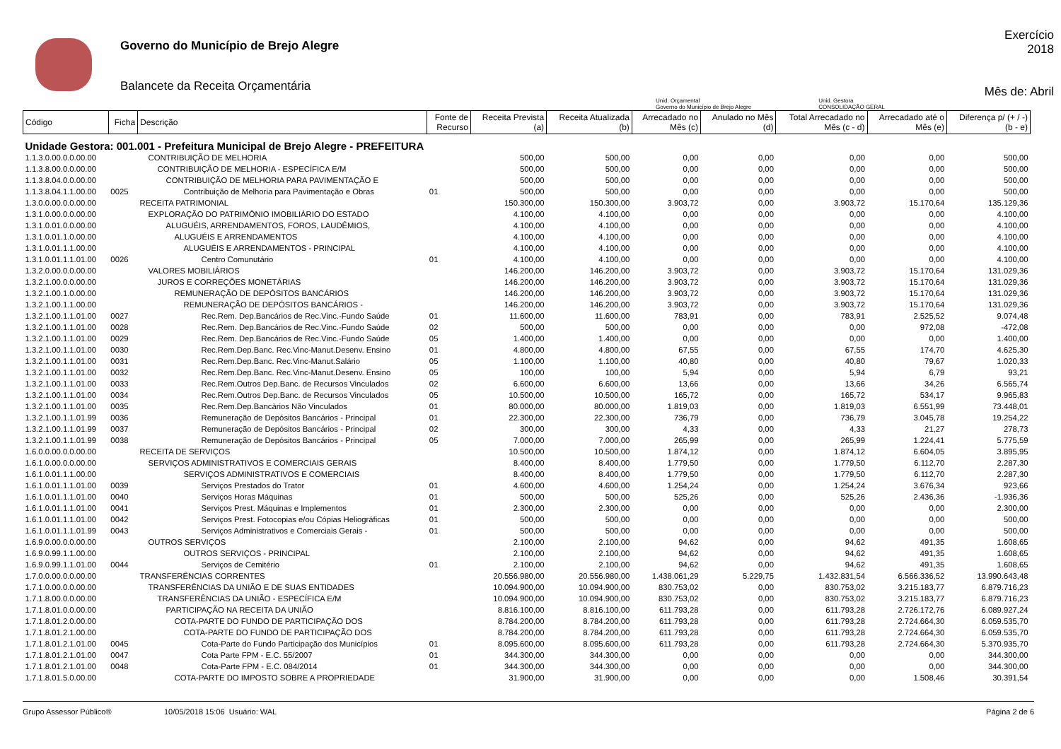Governo do Município de Brejo Alegre
Balancete da Receita Orçamentária
Exercício
2018
Mês de: Abril
Unid. Orçamental
Governo do Município de Brejo Alegre
Unid. Gestora
CONSOLIDAÇÃO GERAL
| Código | Ficha | Descrição | Fonte de Recurso | Receita Prevista (a) | Receita Atualizada (b) | Arrecadado no Mês (c) | Anulado no Mês (d) | Total Arrecadado no Mês (c - d) | Arrecadado até o Mês (e) | Diferença p/ (+ / -) (b - e) |
| --- | --- | --- | --- | --- | --- | --- | --- | --- | --- | --- |
| Unidade Gestora: 001.001 - Prefeitura Municipal de Brejo Alegre - PREFEITURA | | | | | | | | | | |
| 1.1.3.0.00.0.0.00.00 | | CONTRIBUIÇÃO DE MELHORIA | | 500,00 | 500,00 | 0,00 | 0,00 | 0,00 | 0,00 | 500,00 |
| 1.1.3.8.00.0.0.00.00 | | CONTRIBUIÇÃO DE MELHORIA - ESPECÍFICA E/M | | 500,00 | 500,00 | 0,00 | 0,00 | 0,00 | 0,00 | 500,00 |
| 1.1.3.8.04.0.0.00.00 | | CONTRIBUIÇÃO DE MELHORIA PARA PAVIMENTAÇÃO E | | 500,00 | 500,00 | 0,00 | 0,00 | 0,00 | 0,00 | 500,00 |
| 1.1.3.8.04.1.1.00.00 | 0025 | Contribuição de Melhoria para Pavimentação e Obras | 01 | 500,00 | 500,00 | 0,00 | 0,00 | 0,00 | 0,00 | 500,00 |
| 1.3.0.0.00.0.0.00.00 | | RECEITA PATRIMONIAL | | 150.300,00 | 150.300,00 | 3.903,72 | 0,00 | 3.903,72 | 15.170,64 | 135.129,36 |
| 1.3.1.0.00.0.0.00.00 | | EXPLORAÇÃO DO PATRIMÔNIO IMOBILIÁRIO DO ESTADO | | 4.100,00 | 4.100,00 | 0,00 | 0,00 | 0,00 | 0,00 | 4.100,00 |
| 1.3.1.0.01.0.0.00.00 | | ALUGUÉIS, ARRENDAMENTOS, FOROS, LAUDÊMIOS, | | 4.100,00 | 4.100,00 | 0,00 | 0,00 | 0,00 | 0,00 | 4.100,00 |
| 1.3.1.0.01.1.0.00.00 | | ALUGUÉIS E ARRENDAMENTOS | | 4.100,00 | 4.100,00 | 0,00 | 0,00 | 0,00 | 0,00 | 4.100,00 |
| 1.3.1.0.01.1.1.00.00 | | ALUGUÉIS E ARRENDAMENTOS - PRINCIPAL | | 4.100,00 | 4.100,00 | 0,00 | 0,00 | 0,00 | 0,00 | 4.100,00 |
| 1.3.1.0.01.1.1.01.00 | 0026 | Centro Comunutário | 01 | 4.100,00 | 4.100,00 | 0,00 | 0,00 | 0,00 | 0,00 | 4.100,00 |
| 1.3.2.0.00.0.0.00.00 | | VALORES MOBILIÁRIOS | | 146.200,00 | 146.200,00 | 3.903,72 | 0,00 | 3.903,72 | 15.170,64 | 131.029,36 |
| 1.3.2.1.00.0.0.00.00 | | JUROS E CORREÇÕES MONETÁRIAS | | 146.200,00 | 146.200,00 | 3.903,72 | 0,00 | 3.903,72 | 15.170,64 | 131.029,36 |
| 1.3.2.1.00.1.0.00.00 | | REMUNERAÇÃO DE DEPÓSITOS BANCÁRIOS | | 146.200,00 | 146.200,00 | 3.903,72 | 0,00 | 3.903,72 | 15.170,64 | 131.029,36 |
| 1.3.2.1.00.1.1.00.00 | | REMUNERAÇÃO DE DEPÓSITOS BANCÁRIOS - | | 146.200,00 | 146.200,00 | 3.903,72 | 0,00 | 3.903,72 | 15.170,64 | 131.029,36 |
| 1.3.2.1.00.1.1.01.00 | 0027 | Rec.Rem. Dep.Bancários de Rec.Vinc.-Fundo Saúde | 01 | 11.600,00 | 11.600,00 | 783,91 | 0,00 | 783,91 | 2.525,52 | 9.074,48 |
| 1.3.2.1.00.1.1.01.00 | 0028 | Rec.Rem. Dep.Bancários de Rec.Vinc.-Fundo Saúde | 02 | 500,00 | 500,00 | 0,00 | 0,00 | 0,00 | 972,08 | -472,08 |
| 1.3.2.1.00.1.1.01.00 | 0029 | Rec.Rem. Dep.Bancários de Rec.Vinc.-Fundo Saúde | 05 | 1.400,00 | 1.400,00 | 0,00 | 0,00 | 0,00 | 0,00 | 1.400,00 |
| 1.3.2.1.00.1.1.01.00 | 0030 | Rec.Rem.Dep.Banc. Rec.Vinc-Manut.Desenv. Ensino | 01 | 4.800,00 | 4.800,00 | 67,55 | 0,00 | 67,55 | 174,70 | 4.625,30 |
| 1.3.2.1.00.1.1.01.00 | 0031 | Rec.Rem.Dep.Banc. Rec.Vinc-Manut.Salário | 05 | 1.100,00 | 1.100,00 | 40,80 | 0,00 | 40,80 | 79,67 | 1.020,33 |
| 1.3.2.1.00.1.1.01.00 | 0032 | Rec.Rem.Dep.Banc. Rec.Vinc-Manut.Desenv. Ensino | 05 | 100,00 | 100,00 | 5,94 | 0,00 | 5,94 | 6,79 | 93,21 |
| 1.3.2.1.00.1.1.01.00 | 0033 | Rec.Rem.Outros Dep.Banc. de Recursos Vinculados | 02 | 6.600,00 | 6.600,00 | 13,66 | 0,00 | 13,66 | 34,26 | 6.565,74 |
| 1.3.2.1.00.1.1.01.00 | 0034 | Rec.Rem.Outros Dep.Banc. de Recursos Vinculados | 05 | 10.500,00 | 10.500,00 | 165,72 | 0,00 | 165,72 | 534,17 | 9.965,83 |
| 1.3.2.1.00.1.1.01.00 | 0035 | Rec.Rem.Dep.Bancàrios Não Vinculados | 01 | 80.000,00 | 80.000,00 | 1.819,03 | 0,00 | 1.819,03 | 6.551,99 | 73.448,01 |
| 1.3.2.1.00.1.1.01.99 | 0036 | Remuneração de Depósitos Bancários - Principal | 01 | 22.300,00 | 22.300,00 | 736,79 | 0,00 | 736,79 | 3.045,78 | 19.254,22 |
| 1.3.2.1.00.1.1.01.99 | 0037 | Remuneração de Depósitos Bancários - Principal | 02 | 300,00 | 300,00 | 4,33 | 0,00 | 4,33 | 21,27 | 278,73 |
| 1.3.2.1.00.1.1.01.99 | 0038 | Remuneração de Depósitos Bancários - Principal | 05 | 7.000,00 | 7.000,00 | 265,99 | 0,00 | 265,99 | 1.224,41 | 5.775,59 |
| 1.6.0.0.00.0.0.00.00 | | RECEITA DE SERVIÇOS | | 10.500,00 | 10.500,00 | 1.874,12 | 0,00 | 1.874,12 | 6.604,05 | 3.895,95 |
| 1.6.1.0.00.0.0.00.00 | | SERVIÇOS ADMINISTRATIVOS E COMERCIAIS GERAIS | | 8.400,00 | 8.400,00 | 1.779,50 | 0,00 | 1.779,50 | 6.112,70 | 2.287,30 |
| 1.6.1.0.01.1.1.00.00 | | SERVIÇOS ADMINISTRATIVOS E COMERCIAIS | | 8.400,00 | 8.400,00 | 1.779,50 | 0,00 | 1.779,50 | 6.112,70 | 2.287,30 |
| 1.6.1.0.01.1.1.01.00 | 0039 | Serviços Prestados do Trator | 01 | 4.600,00 | 4.600,00 | 1.254,24 | 0,00 | 1.254,24 | 3.676,34 | 923,66 |
| 1.6.1.0.01.1.1.01.00 | 0040 | Serviços Horas Máquinas | 01 | 500,00 | 500,00 | 525,26 | 0,00 | 525,26 | 2.436,36 | -1.936,36 |
| 1.6.1.0.01.1.1.01.00 | 0041 | Serviços Prest. Máquinas e Implementos | 01 | 2.300,00 | 2.300,00 | 0,00 | 0,00 | 0,00 | 0,00 | 2.300,00 |
| 1.6.1.0.01.1.1.01.00 | 0042 | Serviços Prest. Fotocopias e/ou Cópias Heliográficas | 01 | 500,00 | 500,00 | 0,00 | 0,00 | 0,00 | 0,00 | 500,00 |
| 1.6.1.0.01.1.1.01.99 | 0043 | Serviços Administrativos e Comerciais Gerais - | 01 | 500,00 | 500,00 | 0,00 | 0,00 | 0,00 | 0,00 | 500,00 |
| 1.6.9.0.00.0.0.00.00 | | OUTROS SERVIÇOS | | 2.100,00 | 2.100,00 | 94,62 | 0,00 | 94,62 | 491,35 | 1.608,65 |
| 1.6.9.0.99.1.1.00.00 | | OUTROS SERVIÇOS - PRINCIPAL | | 2.100,00 | 2.100,00 | 94,62 | 0,00 | 94,62 | 491,35 | 1.608,65 |
| 1.6.9.0.99.1.1.01.00 | 0044 | Serviços de Cemitério | 01 | 2.100,00 | 2.100,00 | 94,62 | 0,00 | 94,62 | 491,35 | 1.608,65 |
| 1.7.0.0.00.0.0.00.00 | | TRANSFERÊNCIAS CORRENTES | | 20.556.980,00 | 20.556.980,00 | 1.438.061,29 | 5.229,75 | 1.432.831,54 | 6.566.336,52 | 13.990.643,48 |
| 1.7.1.0.00.0.0.00.00 | | TRANSFERÊNCIAS DA UNIÃO E DE SUAS ENTIDADES | | 10.094.900,00 | 10.094.900,00 | 830.753,02 | 0,00 | 830.753,02 | 3.215.183,77 | 6.879.716,23 |
| 1.7.1.8.00.0.0.00.00 | | TRANSFERÊNCIAS DA UNIÃO - ESPECÍFICA E/M | | 10.094.900,00 | 10.094.900,00 | 830.753,02 | 0,00 | 830.753,02 | 3.215.183,77 | 6.879.716,23 |
| 1.7.1.8.01.0.0.00.00 | | PARTICIPAÇÃO NA RECEITA DA UNIÃO | | 8.816.100,00 | 8.816.100,00 | 611.793,28 | 0,00 | 611.793,28 | 2.726.172,76 | 6.089.927,24 |
| 1.7.1.8.01.2.0.00.00 | | COTA-PARTE DO FUNDO DE PARTICIPAÇÃO DOS | | 8.784.200,00 | 8.784.200,00 | 611.793,28 | 0,00 | 611.793,28 | 2.724.664,30 | 6.059.535,70 |
| 1.7.1.8.01.2.1.00.00 | | COTA-PARTE DO FUNDO DE PARTICIPAÇÃO DOS | | 8.784.200,00 | 8.784.200,00 | 611.793,28 | 0,00 | 611.793,28 | 2.724.664,30 | 6.059.535,70 |
| 1.7.1.8.01.2.1.01.00 | 0045 | Cota-Parte do Fundo Participação dos Municípios | 01 | 8.095.600,00 | 8.095.600,00 | 611.793,28 | 0,00 | 611.793,28 | 2.724.664,30 | 5.370.935,70 |
| 1.7.1.8.01.2.1.01.00 | 0047 | Cota Parte FPM - E.C. 55/2007 | 01 | 344.300,00 | 344.300,00 | 0,00 | 0,00 | 0,00 | 0,00 | 344.300,00 |
| 1.7.1.8.01.2.1.01.00 | 0048 | Cota-Parte FPM - E.C. 084/2014 | 01 | 344.300,00 | 344.300,00 | 0,00 | 0,00 | 0,00 | 0,00 | 344.300,00 |
| 1.7.1.8.01.5.0.00.00 | | COTA-PARTE DO IMPOSTO SOBRE A PROPRIEDADE | | 31.900,00 | 31.900,00 | 0,00 | 0,00 | 0,00 | 1.508,46 | 30.391,54 |
Grupo Assessor Público® 10/05/2018 15:06 Usuário: WAL Página 2 de 6